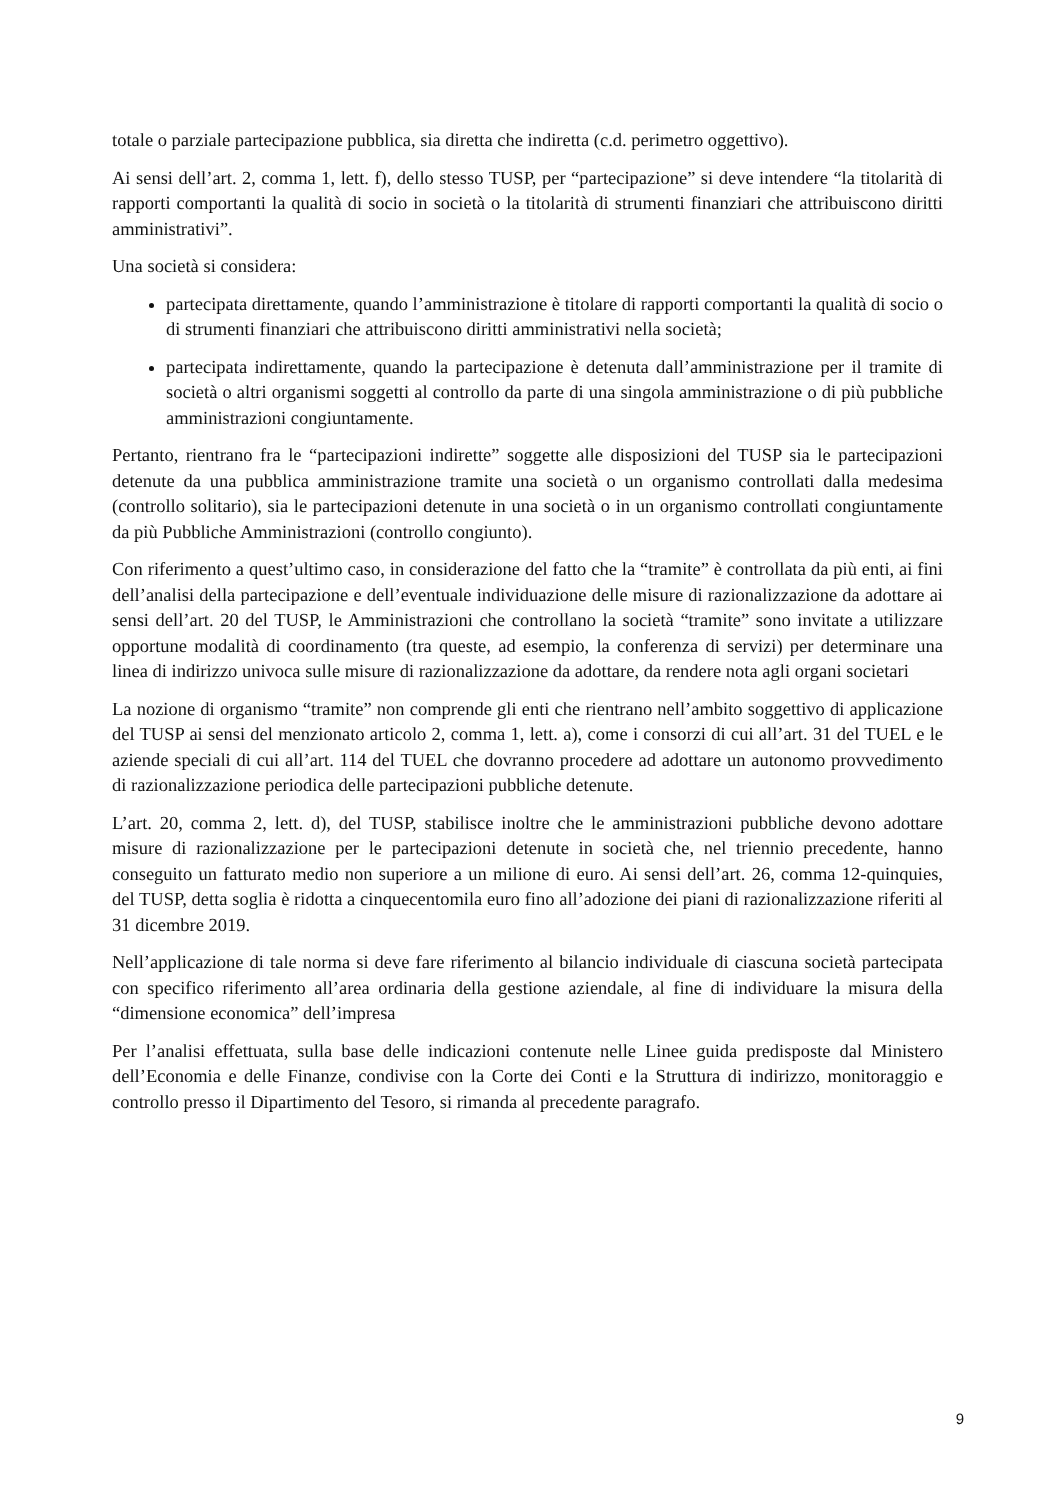totale o parziale partecipazione pubblica, sia diretta che indiretta (c.d. perimetro oggettivo).
Ai sensi dell’art. 2, comma 1, lett. f), dello stesso TUSP, per “partecipazione” si deve intendere “la titolarità di rapporti comportanti la qualità di socio in società o la titolarità di strumenti finanziari che attribuiscono diritti amministrativi”.
Una società si considera:
partecipata direttamente, quando l’amministrazione è titolare di rapporti comportanti la qualità di socio o di strumenti finanziari che attribuiscono diritti amministrativi nella società;
partecipata indirettamente, quando la partecipazione è detenuta dall’amministrazione per il tramite di società o altri organismi soggetti al controllo da parte di una singola amministrazione o di più pubbliche amministrazioni congiuntamente.
Pertanto, rientrano fra le “partecipazioni indirette” soggette alle disposizioni del TUSP sia le partecipazioni detenute da una pubblica amministrazione tramite una società o un organismo controllati dalla medesima (controllo solitario), sia le partecipazioni detenute in una società o in un organismo controllati congiuntamente da più Pubbliche Amministrazioni (controllo congiunto).
Con riferimento a quest’ultimo caso, in considerazione del fatto che la “tramite” è controllata da più enti, ai fini dell’analisi della partecipazione e dell’eventuale individuazione delle misure di razionalizzazione da adottare ai sensi dell’art. 20 del TUSP, le Amministrazioni che controllano la società “tramite” sono invitate a utilizzare opportune modalità di coordinamento (tra queste, ad esempio, la conferenza di servizi) per determinare una linea di indirizzo univoca sulle misure di razionalizzazione da adottare, da rendere nota agli organi societari
La nozione di organismo “tramite” non comprende gli enti che rientrano nell’ambito soggettivo di applicazione del TUSP ai sensi del menzionato articolo 2, comma 1, lett. a), come i consorzi di cui all’art. 31 del TUEL e le aziende speciali di cui all’art. 114 del TUEL che dovranno procedere ad adottare un autonomo provvedimento di razionalizzazione periodica delle partecipazioni pubbliche detenute.
L’art. 20, comma 2, lett. d), del TUSP, stabilisce inoltre che le amministrazioni pubbliche devono adottare misure di razionalizzazione per le partecipazioni detenute in società che, nel triennio precedente, hanno conseguito un fatturato medio non superiore a un milione di euro. Ai sensi dell’art. 26, comma 12-quinquies, del TUSP, detta soglia è ridotta a cinquecentomila euro fino all’adozione dei piani di razionalizzazione riferiti al 31 dicembre 2019.
Nell’applicazione di tale norma si deve fare riferimento al bilancio individuale di ciascuna società partecipata con specifico riferimento all’area ordinaria della gestione aziendale, al fine di individuare la misura della “dimensione economica” dell’impresa
Per l’analisi effettuata, sulla base delle indicazioni contenute nelle Linee guida predisposte dal Ministero dell’Economia e delle Finanze, condivise con la Corte dei Conti e la Struttura di indirizzo, monitoraggio e controllo presso il Dipartimento del Tesoro, si rimanda al precedente paragrafo.
9